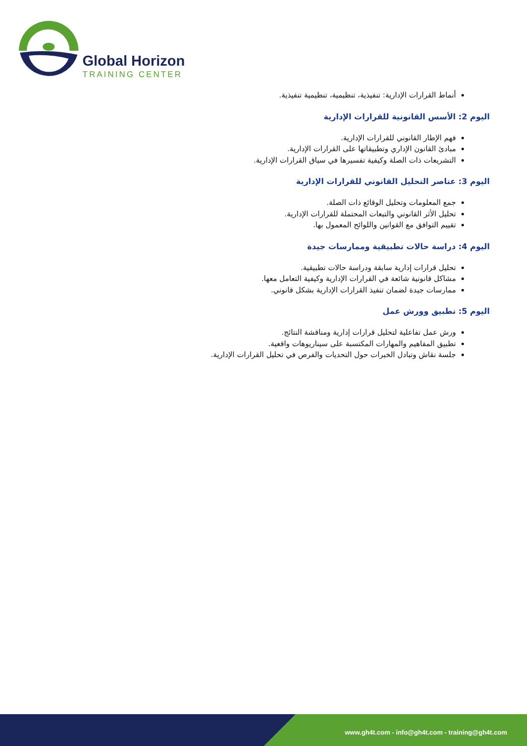Global Horizon
TRAINING CENTER
أنماط القرارات الإدارية: تنفيذية، تنظيمية، تنظيمية تنفيذية.
اليوم 2: الأسس القانونية للقرارات الإدارية
فهم الإطار القانوني للقرارات الإدارية.
مبادئ القانون الإداري وتطبيقاتها على القرارات الإدارية.
التشريعات ذات الصلة وكيفية تفسيرها في سياق القرارات الإدارية.
اليوم 3: عناصر التحليل القانوني للقرارات الإدارية
جمع المعلومات وتحليل الوقائع ذات الصلة.
تحليل الأثر القانوني والتبعات المحتملة للقرارات الإدارية.
تقييم التوافق مع القوانين واللوائح المعمول بها.
اليوم 4: دراسة حالات تطبيقية وممارسات جيدة
تحليل قرارات إدارية سابقة ودراسة حالات تطبيقية.
مشاكل قانونية شائعة في القرارات الإدارية وكيفية التعامل معها.
ممارسات جيدة لضمان تنفيذ القرارات الإدارية بشكل قانوني.
اليوم 5: تطبيق وورش عمل
ورش عمل تفاعلية لتحليل قرارات إدارية ومناقشة النتائج.
تطبيق المفاهيم والمهارات المكتسبة على سيناريوهات واقعية.
جلسة نقاش وتبادل الخبرات حول التحديات والفرص في تحليل القرارات الإدارية.
www.gh4t.com - info@gh4t.com - training@gh4t.com